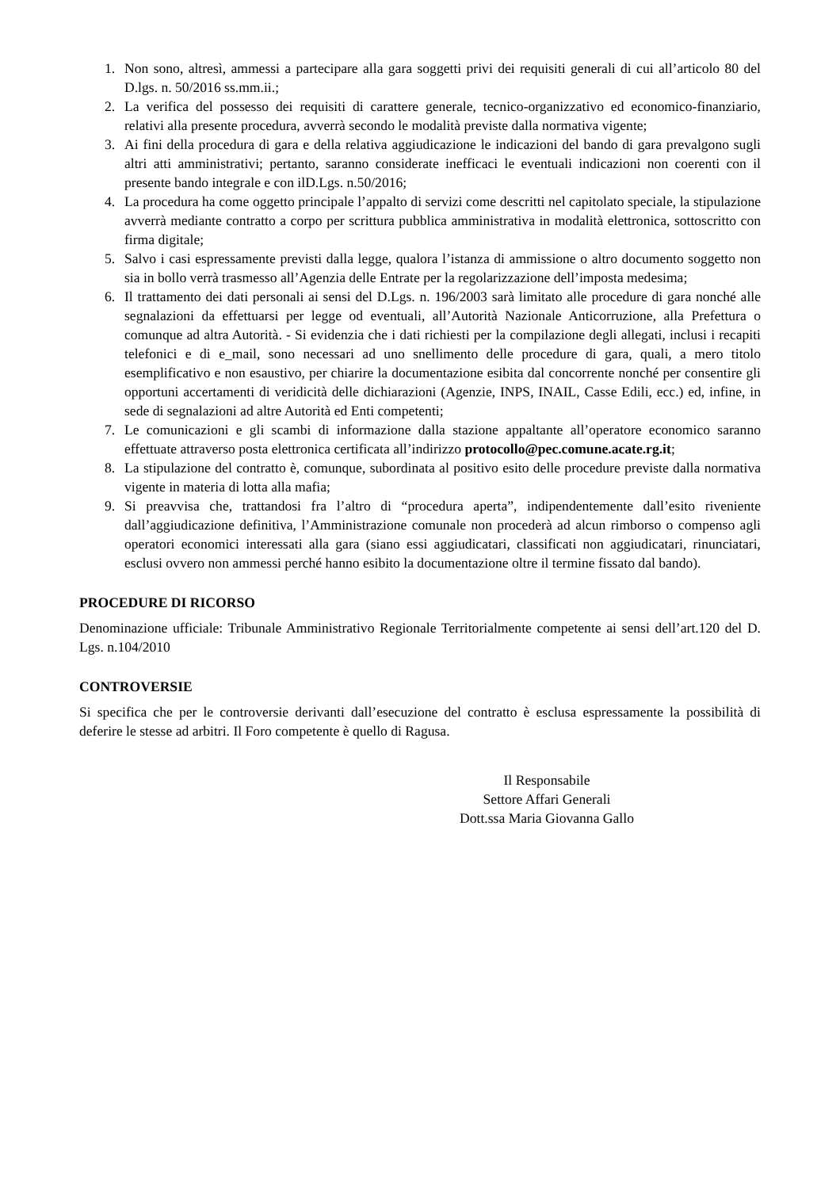1. Non sono, altresì, ammessi a partecipare alla gara soggetti privi dei requisiti generali di cui all’articolo 80 del D.lgs. n. 50/2016 ss.mm.ii.;
2. La verifica del possesso dei requisiti di carattere generale, tecnico-organizzativo ed economico-finanziario, relativi alla presente procedura, avverrà secondo le modalità previste dalla normativa vigente;
3. Ai fini della procedura di gara e della relativa aggiudicazione le indicazioni del bando di gara prevalgono sugli altri atti amministrativi; pertanto, saranno considerate inefficaci le eventuali indicazioni non coerenti con il presente bando integrale e con ilD.Lgs. n.50/2016;
4. La procedura ha come oggetto principale l’appalto di servizi come descritti nel capitolato speciale, la stipulazione avverrà mediante contratto a corpo per scrittura pubblica amministrativa in modalità elettronica, sottoscritto con firma digitale;
5. Salvo i casi espressamente previsti dalla legge, qualora l’istanza di ammissione o altro documento soggetto non sia in bollo verrà trasmesso all’Agenzia delle Entrate per la regolarizzazione dell’imposta medesima;
6. Il trattamento dei dati personali ai sensi del D.Lgs. n. 196/2003 sarà limitato alle procedure di gara nonché alle segnalazioni da effettuarsi per legge od eventuali, all’Autorità Nazionale Anticorruzione, alla Prefettura o comunque ad altra Autorità. - Si evidenzia che i dati richiesti per la compilazione degli allegati, inclusi i recapiti telefonici e di e_mail, sono necessari ad uno snellimento delle procedure di gara, quali, a mero titolo esemplificativo e non esaustivo, per chiarire la documentazione esibita dal concorrente nonché per consentire gli opportuni accertamenti di veridicità delle dichiarazioni (Agenzie, INPS, INAIL, Casse Edili, ecc.) ed, infine, in sede di segnalazioni ad altre Autorità ed Enti competenti;
7. Le comunicazioni e gli scambi di informazione dalla stazione appaltante all’operatore economico saranno effettuate attraverso posta elettronica certificata all’indirizzo protocollo@pec.comune.acate.rg.it;
8. La stipulazione del contratto è, comunque, subordinata al positivo esito delle procedure previste dalla normativa vigente in materia di lotta alla mafia;
9. Si preavvisa che, trattandosi fra l’altro di “procedura aperta”, indipendentemente dall’esito riveniente dall’aggiudicazione definitiva, l’Amministrazione comunale non procederà ad alcun rimborso o compenso agli operatori economici interessati alla gara (siano essi aggiudicatari, classificati non aggiudicatari, rinunciatari, esclusi ovvero non ammessi perché hanno esibito la documentazione oltre il termine fissato dal bando).
PROCEDURE DI RICORSO
Denominazione ufficiale: Tribunale Amministrativo Regionale Territorialmente competente ai sensi dell’art.120 del D. Lgs. n.104/2010
CONTROVERSIE
Si specifica che per le controversie derivanti dall’esecuzione del contratto è esclusa espressamente la possibilità di deferire le stesse ad arbitri. Il Foro competente è quello di Ragusa.
Il Responsabile
Settore Affari Generali
Dott.ssa Maria Giovanna Gallo